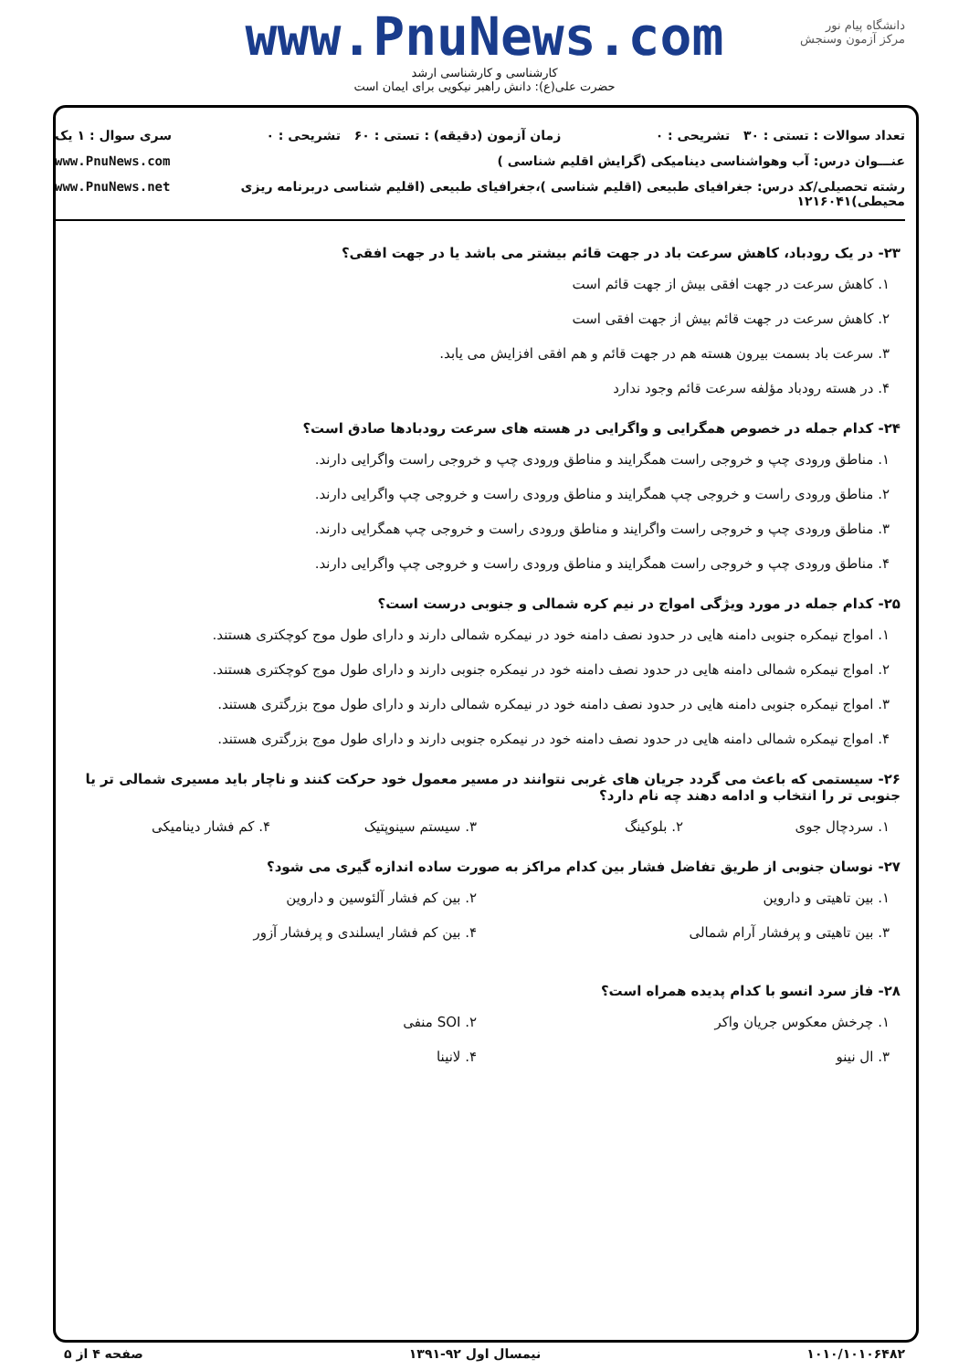www.PnuNews.com
کارشناسی و کارشناسی ارشد
حضرت علی(ع): دانش راهبر نیکویی برای ایمان است
دانشگاه پیام نور
مرکز آزمون وسنجش
تعداد سوالات : تستی : ۳۰ تشریحی : ۰ زمان آزمون (دقیقه) : تستی : ۶۰ تشریحی : ۰ سری سوال : ۱ یک
عنـــوان درس: آب وهواشناسی دینامیکی (گرایش اقلیم شناسی ) www.PnuNews.com
رشته تحصیلی/کد درس: جغرافیای طبیعی (اقلیم شناسی )،جغرافیای طبیعی (اقلیم شناسی دربرنامه ریزی محیطی)۱۲۱۶۰۴۱ www.PnuNews.net
۲۳- در یک رودباد، کاهش سرعت باد در جهت قائم بیشتر می باشد یا در جهت افقی؟
۱. کاهش سرعت در جهت افقی بیش از جهت قائم است
۲. کاهش سرعت در جهت قائم بیش از جهت افقی است
۳. سرعت باد بسمت بیرون هسته هم در جهت قائم و هم افقی افزایش می یابد.
۴. در هسته رودباد مؤلفه سرعت قائم وجود ندارد
۲۴- کدام جمله در خصوص همگرایی و واگرایی در هسته های سرعت رودبادها صادق است؟
۱. مناطق ورودی چپ و خروجی راست همگرایند و مناطق ورودی چپ و خروجی راست واگرایی دارند.
۲. مناطق ورودی راست و خروجی چپ همگرایند و مناطق ورودی راست و خروجی چپ واگرایی دارند.
۳. مناطق ورودی چپ و خروجی راست واگرایند و مناطق ورودی راست و خروجی چپ همگرایی دارند.
۴. مناطق ورودی چپ و خروجی راست همگرایند و مناطق ورودی راست و خروجی چپ واگرایی دارند.
۲۵- کدام جمله در مورد ویژگی امواج در نیم کره شمالی و جنوبی درست است؟
۱. امواج نیمکره جنوبی دامنه هایی در حدود نصف دامنه خود در نیمکره شمالی دارند و دارای طول موج کوچکتری هستند.
۲. امواج نیمکره شمالی دامنه هایی در حدود نصف دامنه خود در نیمکره جنوبی دارند و دارای طول موج کوچکتری هستند.
۳. امواج نیمکره جنوبی دامنه هایی در حدود نصف دامنه خود در نیمکره شمالی دارند و دارای طول موج بزرگتری هستند.
۴. امواج نیمکره شمالی دامنه هایی در حدود نصف دامنه خود در نیمکره جنوبی دارند و دارای طول موج بزرگتری هستند.
۲۶- سیستمی که باعث می گردد جریان های غربی نتوانند در مسیر معمول خود حرکت کنند و ناچار باید مسیری شمالی تر یا جنوبی تر را انتخاب و ادامه دهند چه نام دارد؟
۱. سردچال جوی
۲. بلوکینگ
۳. سیستم سینوپتیک
۴. کم فشار دینامیکی
۲۷- نوسان جنوبی از طریق تفاضل فشار بین کدام مراکز به صورت ساده اندازه گیری می شود؟
۱. بین تاهیتی و داروین
۲. بین کم فشار آلئوسین و داروین
۳. بین تاهیتی و پرفشار آرام شمالی
۴. بین کم فشار ایسلندی و پرفشار آزور
۲۸- فاز سرد انسو با کدام پدیده همراه است؟
۱. چرخش معکوس جریان واکر
۲. SOI منفی
۳. ال نینو
۴. لانینا
۱۰۱۰/۱۰۱۰۶۴۸۲ نیمسال اول ۹۲-۱۳۹۱ صفحه ۴ از ۵